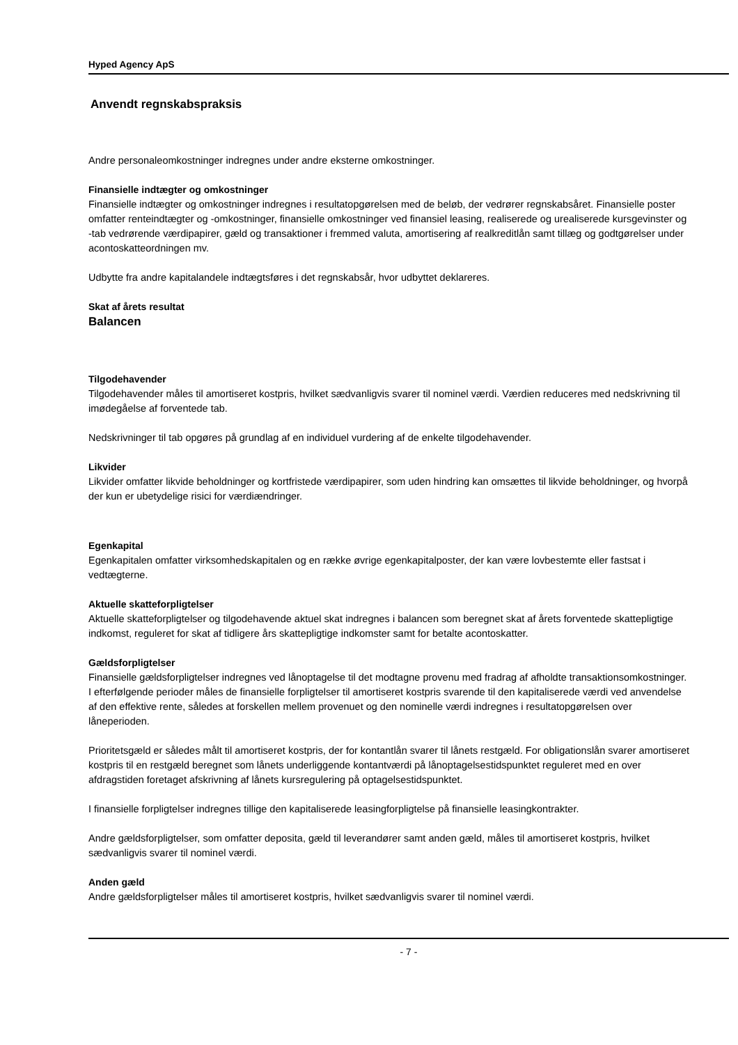Hyped Agency ApS
Anvendt regnskabspraksis
Andre personaleomkostninger indregnes under andre eksterne omkostninger.
Finansielle indtægter og omkostninger
Finansielle indtægter og omkostninger indregnes i resultatopgørelsen med de beløb, der vedrører regnskabsåret. Finansielle poster omfatter renteindtægter og -omkostninger, finansielle omkostninger ved finansiel leasing, realiserede og urealiserede kursgevinster og -tab vedrørende værdipapirer, gæld og transaktioner i fremmed valuta, amortisering af realkreditlån samt tillæg og godtgørelser under acontoskatteordningen mv.
Udbytte fra andre kapitalandele indtægtsføres i det regnskabsår, hvor udbyttet deklareres.
Skat af årets resultat
Balancen
Tilgodehavender
Tilgodehavender måles til amortiseret kostpris, hvilket sædvanligvis svarer til nominel værdi. Værdien reduceres med nedskrivning til imødegåelse af forventede tab.
Nedskrivninger til tab opgøres på grundlag af en individuel vurdering af de enkelte tilgodehavender.
Likvider
Likvider omfatter likvide beholdninger og kortfristede værdipapirer, som uden hindring kan omsættes til likvide beholdninger, og hvorpå der kun er ubetydelige risici for værdiændringer.
Egenkapital
Egenkapitalen omfatter virksomhedskapitalen og en række øvrige egenkapitalposter, der kan være lovbestemte eller fastsat i vedtægterne.
Aktuelle skatteforpligtelser
Aktuelle skatteforpligtelser og tilgodehavende aktuel skat indregnes i balancen som beregnet skat af årets forventede skattepligtige indkomst, reguleret for skat af tidligere års skattepligtige indkomster samt for betalte acontoskatter.
Gældsforpligtelser
Finansielle gældsforpligtelser indregnes ved lånoptagelse til det modtagne provenu med fradrag af afholdte transaktionsomkostninger. I efterfølgende perioder måles de finansielle forpligtelser til amortiseret kostpris svarende til den kapitaliserede værdi ved anvendelse af den effektive rente, således at forskellen mellem provenuet og den nominelle værdi indregnes i resultatopgørelsen over låneperioden.
Prioritetsgæld er således målt til amortiseret kostpris, der for kontantlån svarer til lånets restgæld. For obligationslån svarer amortiseret kostpris til en restgæld beregnet som lånets underliggende kontantværdi på lånoptagelsestidspunktet reguleret med en over afdragstiden foretaget afskrivning af lånets kursregulering på optagelsestidspunktet.
I finansielle forpligtelser indregnes tillige den kapitaliserede leasingforpligtelse på finansielle leasingkontrakter.
Andre gældsforpligtelser, som omfatter deposita, gæld til leverandører samt anden gæld, måles til amortiseret kostpris, hvilket sædvanligvis svarer til nominel værdi.
Anden gæld
Andre gældsforpligtelser måles til amortiseret kostpris, hvilket sædvanligvis svarer til nominel værdi.
- 7 -